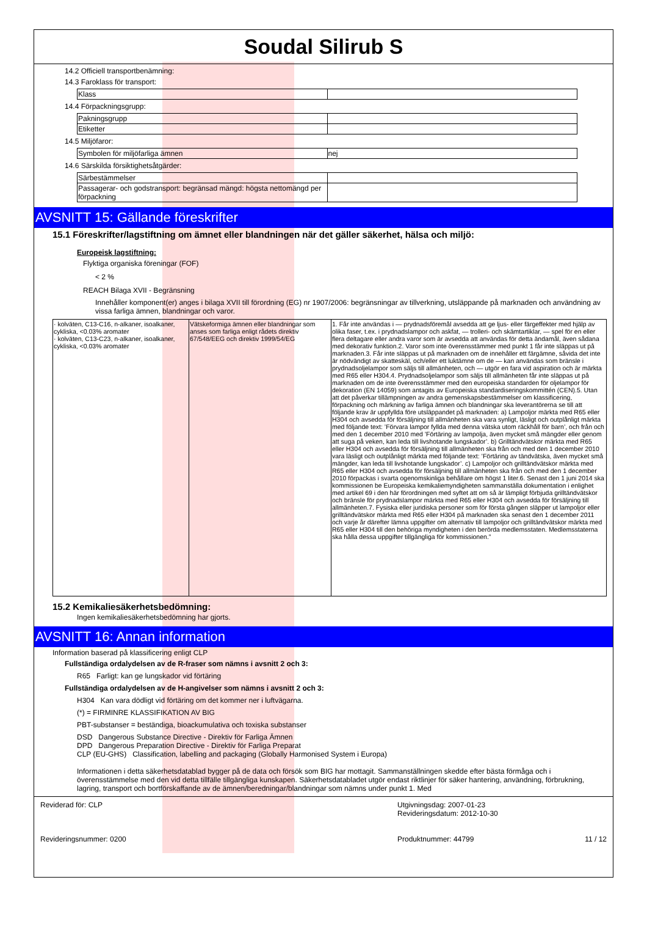Soudal Silirub S
14.2 Officiell transportbenämning:
14.3 Faroklass för transport:
| Klass | |
14.4 Förpackningsgrupp:
| Pakningsgrupp | |
| Etiketter | |
14.5 Miljöfaror:
| Symbolen för miljöfarliga ämnen | nej |
14.6 Särskilda försiktighetsåtgärder:
| Särbestämmelser | |
| Passagerar- och godstransport: begränsad mängd: högsta nettomängd per förpackning | |
AVSNITT 15: Gällande föreskrifter
15.1 Föreskrifter/lagstiftning om ämnet eller blandningen när det gäller säkerhet, hälsa och miljö:
Europeisk lagstiftning:
Flyktiga organiska föreningar (FOF)
< 2 %
REACH Bilaga XVII - Begränsning
Innehåller komponent(er) anges i bilaga XVII till förordning (EG) nr 1907/2006: begränsningar av tillverkning, utsläppande på marknaden och användning av vissa farliga ämnen, blandningar och varor.
| · kolväten, C13-C16, n-alkaner, isoalkaner, cykliska, <0.03% aromater · kolväten, C13-C23, n-alkaner, isoalkaner, cykliska, <0.03% aromater | Vätskeformiga ämnen eller blandningar som anses som farliga enligt rådets direktiv 67/548/EEG och direktiv 1999/54/EG | 1. Får inte användas i — prydnadsföremål avsedda att ge ljus- eller färgeffekter med hjälp av olika faser, t.ex. i prydnadslampor och askfat, — trolleri- och skämtartiklar, — spel för en eller flera deltagare eller andra varor som är avsedda att användas för detta ändamål, även sådana med dekorativ funktion.2. Varor som inte överensstämmer med punkt 1 får inte släppas ut på marknaden.3. Får inte släppas ut på marknaden om de innehåller ett färgämne, såvida det inte är nödvändigt av skatteskäl, och/eller ett luktämne om de — kan användas som bränsle i prydnadsoljelampor som säljs till allmänheten, och — utgör en fara vid aspiration och är märkta med R65 eller H304.4. Prydnadsoljelampor som säljs till allmänheten får inte släppas ut på marknaden om de inte överensstämmer med den europeiska standarden för oljelampor för dekoration (EN 14059) som antagits av Europeiska standardiseringskommittén (CEN).5. Utan att det påverkar tillämpningen av andra gemenskapsbestämmelser om klassificering, förpackning och märkning av farliga ämnen och blandningar ska leverantörerna se till att följande krav är uppfyllda före utsläppandet på marknaden: a) Lampoljor märkta med R65 eller H304 och avsedda för försäljning till allmänheten ska vara synligt, läsligt och outplånligt märkta med följande text: ’Förvara lampor fyllda med denna vätska utom räckhåll för barn’, och från och med den 1 december 2010 med ’Förtäring av lampolja, även mycket små mängder eller genom att suga på veken, kan leda till livshotande lungskador’. b) Grilltändvätskor märkta med R65 eller H304 och avsedda för försäljning till allmänheten ska från och med den 1 december 2010 vara läsligt och outplånligt märkta med följande text: ’Förtäring av tändvätska, även mycket små mängder, kan leda till livshotande lungskador’. c) Lampoljor och grilltändvätskor märkta med R65 eller H304 och avsedda för försäljning till allmänheten ska från och med den 1 december 2010 förpackas i svarta ogenomskinliga behållare om högst 1 liter.6. Senast den 1 juni 2014 ska kommissionen be Europeiska kemikaliemyndigheten sammanställa dokumentation i enlighet med artikel 69 i den här förordningen med syftet att om så är lämpligt förbjuda grilltändvätskor och bränsle för prydnadslampor märkta med R65 eller H304 och avsedda för försäljning till allmänheten.7. Fysiska eller juridiska personer som för första gången släpper ut lampoljor eller grilltändvätskor märkta med R65 eller H304 på marknaden ska senast den 1 december 2011 och varje år därefter lämna uppgifter om alternativ till lampoljor och grilltändvätskor märkta med R65 eller H304 till den behöriga myndigheten i den berörda medlemsstaten. Medlemsstaterna ska hålla dessa uppgifter tillgängliga för kommissionen.” |
15.2 Kemikaliesäkerhetsbedömning:
Ingen kemikaliesäkerhetsbedömning har gjorts.
AVSNITT 16: Annan information
Information baserad på klassificering enligt CLP
Fullständiga ordalydelsen av de R-fraser som nämns i avsnitt 2 och 3:
R65 Farligt: kan ge lungskador vid förtäring
Fullständiga ordalydelsen av de H-angivelser som nämns i avsnitt 2 och 3:
H304 Kan vara dödligt vid förtäring om det kommer ner i luftvägarna.
(*) = FIRMINRE KLASSIFIKATION AV BIG
PBT-substanser = beständiga, bioackumulativa och toxiska substanser
DSD Dangerous Substance Directive - Direktiv för Farliga Ämnen
DPD Dangerous Preparation Directive - Direktiv för Farliga Preparat
CLP (EU-GHS) Classification, labelling and packaging (Globally Harmonised System i Europa)
Informationen i detta säkerhetsdatablad bygger på de data och försök som BIG har mottagit. Sammanställningen skedde efter bästa förmåga och i överensstämmelse med den vid detta tillfälle tillgängliga kunskapen. Säkerhetsdatabladet utgör endast riktlinjer för säker hantering, användning, förbrukning, lagring, transport och bortförskaffande av de ämnen/beredningar/blandningar som nämns under punkt 1. Med
Reviderad för: CLP
Revideringsnummer: 0200
Utgivningsdag: 2007-01-23
Revideringsdatum: 2012-10-30
Produktnummer: 44799 11 / 12